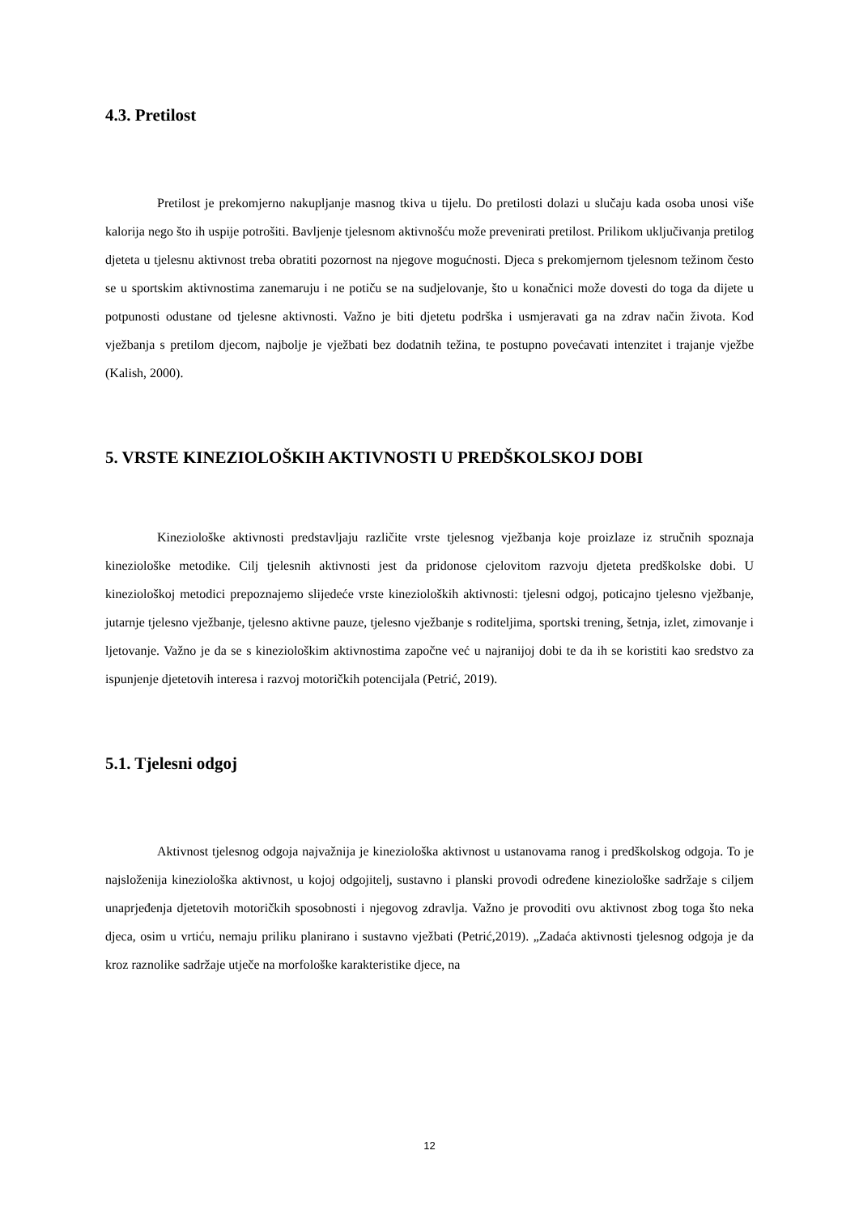4.3. Pretilost
Pretilost je prekomjerno nakupljanje masnog tkiva u tijelu. Do pretilosti dolazi u slučaju kada osoba unosi više kalorija nego što ih uspije potrošiti. Bavljenje tjelesnom aktivnošću može prevenirati pretilost. Prilikom uključivanja pretilog djeteta u tjelesnu aktivnost treba obratiti pozornost na njegove mogućnosti. Djeca s prekomjernom tjelesnom težinom često se u sportskim aktivnostima zanemaruju i ne potiču se na sudjelovanje, što u konačnici može dovesti do toga da dijete u potpunosti odustane od tjelesne aktivnosti. Važno je biti djetetu podrška i usmjeravati ga na zdrav način života. Kod vježbanja s pretilom djecom, najbolje je vježbati bez dodatnih težina, te postupno povećavati intenzitet i trajanje vježbe (Kalish, 2000).
5. VRSTE KINEZIOLOŠKIH AKTIVNOSTI U PREDŠKOLSKOJ DOBI
Kineziološke aktivnosti predstavljaju različite vrste tjelesnog vježbanja koje proizlaze iz stručnih spoznaja kineziološke metodike. Cilj tjelesnih aktivnosti jest da pridonose cjelovitom razvoju djeteta predškolske dobi. U kineziološkoj metodici prepoznajemo slijedeće vrste kinezioloških aktivnosti: tjelesni odgoj, poticajno tjelesno vježbanje, jutarnje tjelesno vježbanje, tjelesno aktivne pauze, tjelesno vježbanje s roditeljima, sportski trening, šetnja, izlet, zimovanje i ljetovanje. Važno je da se s kineziološkim aktivnostima započne već u najranijoj dobi te da ih se koristiti kao sredstvo za ispunjenje djetetovih interesa i razvoj motoričkih potencijala (Petrić, 2019).
5.1. Tjelesni odgoj
Aktivnost tjelesnog odgoja najvažnija je kineziološka aktivnost u ustanovama ranog i predškolskog odgoja. To je najsloženija kineziološka aktivnost, u kojoj odgojitelj, sustavno i planski provodi određene kineziološke sadržaje s ciljem unaprjeđenja djetetovih motoričkih sposobnosti i njegovog zdravlja. Važno je provoditi ovu aktivnost zbog toga što neka djeca, osim u vrtiću, nemaju priliku planirano i sustavno vježbati (Petrić,2019). „Zadaća aktivnosti tjelesnog odgoja je da kroz raznolike sadržaje utječe na morfološke karakteristike djece, na
12